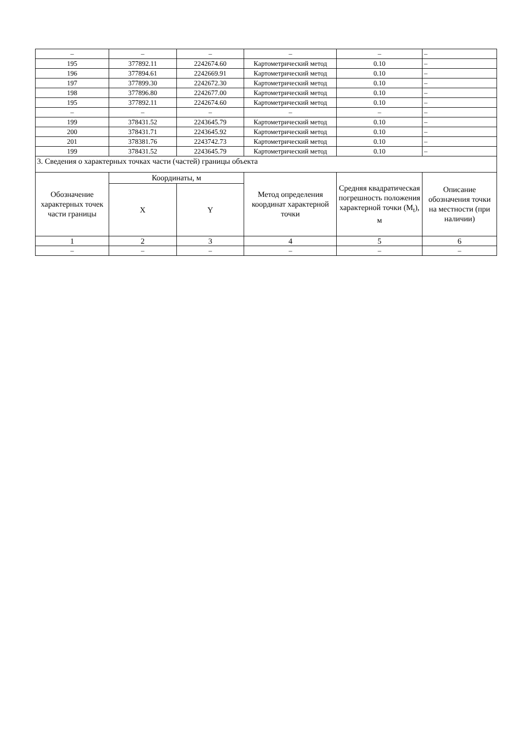| – | – | – | – | – | – |
| 195 | 377892.11 | 2242674.60 | Картометрический метод | 0.10 | – |
| 196 | 377894.61 | 2242669.91 | Картометрический метод | 0.10 | – |
| 197 | 377899.30 | 2242672.30 | Картометрический метод | 0.10 | – |
| 198 | 377896.80 | 2242677.00 | Картометрический метод | 0.10 | – |
| 195 | 377892.11 | 2242674.60 | Картометрический метод | 0.10 | – |
| – | – | – | – | – | – |
| 199 | 378431.52 | 2243645.79 | Картометрический метод | 0.10 | – |
| 200 | 378431.71 | 2243645.92 | Картометрический метод | 0.10 | – |
| 201 | 378381.76 | 2243742.73 | Картометрический метод | 0.10 | – |
| 199 | 378431.52 | 2243645.79 | Картометрический метод | 0.10 | – |
| 3. Сведения о характерных точках части (частей) границы объекта | | | | | |
| Обозначение характерных точек части границы | Координаты, м | | Метод определения координат характерной точки | Средняя квадратическая погрешность положения характерной точки (M<sub>t</sub>), м | Описание обозначения точки на местности (при наличии) |
| | X | Y | | | |
| 1 | 2 | 3 | 4 | 5 | 6 |
| – | – | – | – | – | – |